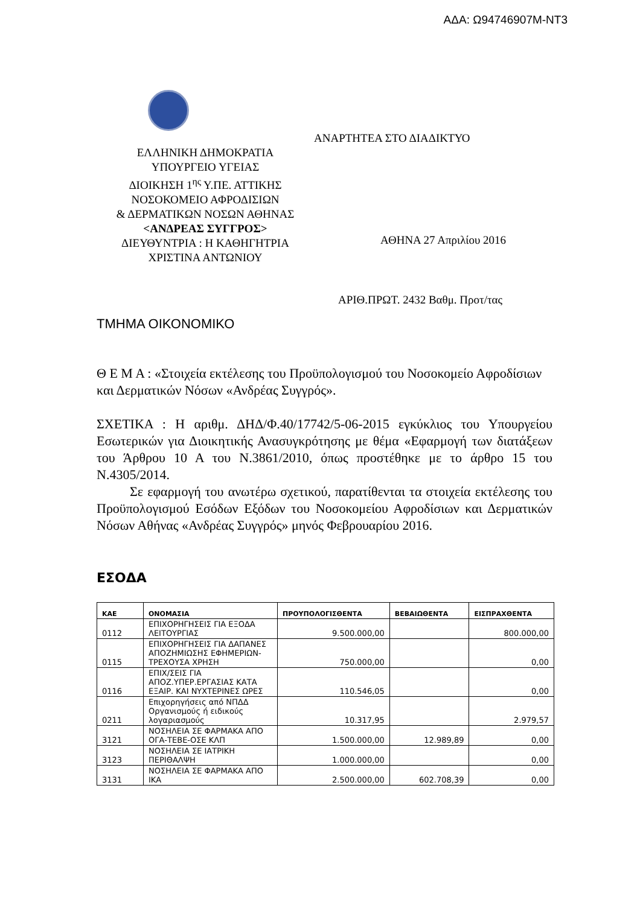ΑΔΑ: Ω94746907Μ-ΝΤ3
ΕΛΛΗΝΙΚΗ ΔΗΜΟΚΡΑΤΙΑ
ΥΠΟΥΡΓΕΙΟ ΥΓΕΙΑΣ
ΔΙΟΙΚΗΣΗ 1<sup>ης</sup> Υ.ΠΕ. ΑΤΤΙΚΗΣ
ΝΟΣΟΚΟΜΕΙΟ ΑΦΡΟΔΙΣΙΩΝ
& ΔΕΡΜΑΤΙΚΩΝ ΝΟΣΩΝ ΑΘΗΝΑΣ
<ΑΝΔΡΕΑΣ ΣΥΓΓΡΟΣ>
ΔΙΕΥΘΥΝΤΡΙΑ : Η ΚΑΘΗΓΗΤΡΙΑ
ΧΡΙΣΤΙΝΑ ΑΝΤΩΝΙΟΥ
ΑΝΑΡΤΗΤΕΑ ΣΤΟ ΔΙΑΔΙΚΤΥΟ
ΑΘΗΝΑ 27 Απριλίου 2016
ΑΡΙΘ.ΠΡΩΤ. 2432 Βαθμ. Προτ/τας
ΤΜΗΜΑ ΟΙΚΟΝΟΜΙΚΟ
Θ Ε Μ Α : «Στοιχεία εκτέλεσης του Προϋπολογισμού του Νοσοκομείο Αφροδίσιων και Δερματικών Νόσων «Ανδρέας Συγγρός».
ΣΧΕΤΙΚΑ : Η αριθμ. ΔΗΔ/Φ.40/17742/5-06-2015 εγκύκλιος του Υπουργείου Εσωτερικών για Διοικητικής Ανασυγκρότησης με θέμα «Εφαρμογή των διατάξεων του Άρθρου 10 Α του Ν.3861/2010, όπως προστέθηκε με το άρθρο 15 του Ν.4305/2014.
Σε εφαρμογή του ανωτέρω σχετικού, παρατίθενται τα στοιχεία εκτέλεσης του Προϋπολογισμού Εσόδων Εξόδων του Νοσοκομείου Αφροδίσιων και Δερματικών Νόσων Αθήνας «Ανδρέας Συγγρός» μηνός Φεβρουαρίου 2016.
ΕΣΟΔΑ
| ΚΑΕ | ΟΝΟΜΑΣΙΑ | ΠΡΟΥΠΟΛΟΓΙΣΘΕΝΤΑ | ΒΕΒΑΙΩΘΕΝΤΑ | ΕΙΣΠΡΑΧΘΕΝΤΑ |
| --- | --- | --- | --- | --- |
| 0112 | ΕΠΙΧΟΡΗΓΗΣΕΙΣ ΓΙΑ ΕΞΟΔΑ ΛΕΙΤΟΥΡΓΙΑΣ | 9.500.000,00 | | 800.000,00 |
| 0115 | ΕΠΙΧΟΡΗΓΗΣΕΙΣ ΓΙΑ ΔΑΠΑΝΕΣ ΑΠΟΖΗΜΙΩΣΗΣ ΕΦΗΜΕΡΙΩΝ-ΤΡΕΧΟΥΣΑ ΧΡΗΣΗ | 750.000,00 | | 0,00 |
| 0116 | ΕΠΙΧ/ΣΕΙΣ ΓΙΑ ΑΠΟΖ.ΥΠΕΡ.ΕΡΓΑΣΙΑΣ ΚΑΤΑ ΕΞΑΙΡ. ΚΑΙ ΝΥΧΤΕΡΙΝΕΣ ΩΡΕΣ | 110.546,05 | | 0,00 |
| 0211 | Επιχορηγήσεις από ΝΠΔΔ Οργανισμούς ή ειδικούς λογαριασμούς | 10.317,95 | | 2.979,57 |
| 3121 | ΝΟΣΗΛΕΙΑ ΣΕ ΦΑΡΜΑΚΑ ΑΠΟ ΟΓΑ-ΤΕΒΕ-ΟΣΕ ΚΛΠ | 1.500.000,00 | 12.989,89 | 0,00 |
| 3123 | ΝΟΣΗΛΕΙΑ ΣΕ ΙΑΤΡΙΚΗ ΠΕΡΙΘΑΛΨΗ | 1.000.000,00 | | 0,00 |
| 3131 | ΝΟΣΗΛΕΙΑ ΣΕ ΦΑΡΜΑΚΑ ΑΠΟ ΙΚΑ | 2.500.000,00 | 602.708,39 | 0,00 |